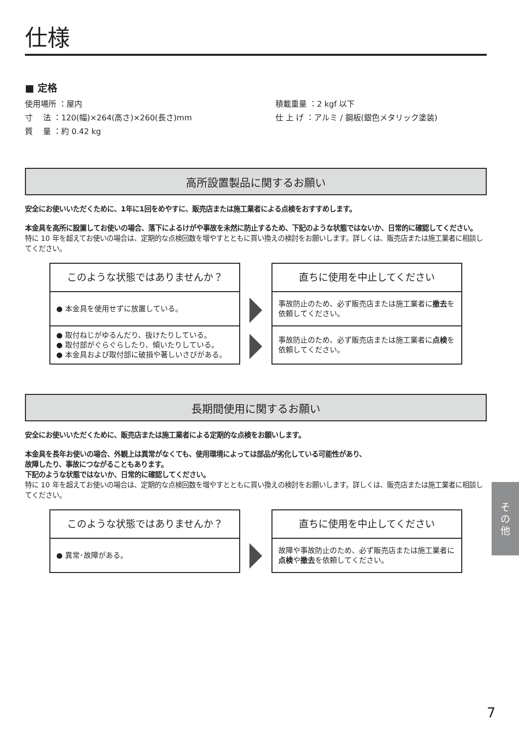仕様
■ 定格
使用場所 ：屋内
寸　 法 ：120(幅)×264(高さ)×260(長さ)mm
質　 量 ：約 0.42 kg
積載重量 ：2 kgf 以下
仕 上 げ ：アルミ / 鋼板(銀色メタリック塗装)
高所設置製品に関するお願い
安全にお使いいただくために、1年に1回をめやすに、販売店または施工業者による点検をおすすめします。
本金具を高所に設置してお使いの場合、落下によるけがや事故を未然に防止するため、下記のような状態ではないか、日常的に確認してください。
特に 10 年を超えてお使いの場合は、定期的な点検回数を増やすとともに買い換えの検討をお願いします。詳しくは、販売店または施工業者に相談してください。
| このような状態ではありませんか？ |
| ● 本金具を使用せずに放置している。 |
| ● 取付ねじがゆるんだり、抜けたりしている。 ● 取付部がぐらぐらしたり、傾いたりしている。 ● 本金具および取付部に破損や著しいさびがある。 |
| 直ちに使用を中止してください |
| 事故防止のため、必ず販売店または施工業者に 撤去 を依頼してください。 |
| 事故防止のため、必ず販売店または施工業者に 点検 を依頼してください。 |
長期間使用に関するお願い
安全にお使いいただくために、販売店または施工業者による定期的な点検をお願いします。
本金具を長年お使いの場合、外観上は異常がなくても、使用環境によっては部品が劣化している可能性があり、
故障したり、事故につながることもあります。
下記のような状態ではないか、日常的に確認してください。
特に 10 年を超えてお使いの場合は、定期的な点検回数を増やすとともに買い換えの検討をお願いします。詳しくは、販売店または施工業者に相談してください。
| このような状態ではありませんか？ |
| ● 異常･故障がある。 |
| 直ちに使用を中止してください |
| 故障や事故防止のため、必ず販売店または施工業者に 点検 や 撤去 を依頼してください。 |
そ
の
他
7